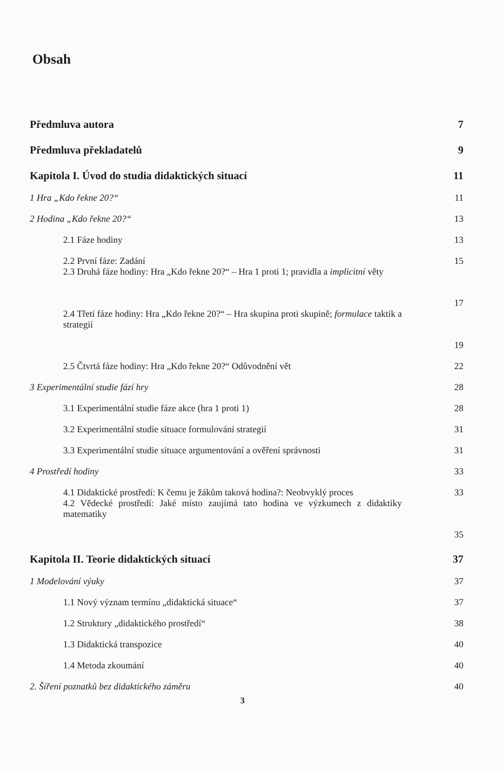Obsah
Předmluva autora 7
Předmluva překladatelů 9
Kapitola I. Úvod do studia didaktických situací 11
1 Hra „Kdo řekne 20?“11
2 Hodina „Kdo řekne 20?“13
2.1 Fáze hodiny 13
2.2 První fáze: Zadání 15
2.3 Druhá fáze hodiny: Hra „Kdo řekne 20?“ – Hra 1 proti 1; pravidla a implicitní věty 17
2.4 Třetí fáze hodiny: Hra „Kdo řekne 20?“ – Hra skupina proti skupině; formulace taktik a strategií 19
2.5 Čtvrtá fáze hodiny: Hra „Kdo řekne 20?“ Odůvodnění vět 22
3 Experimentální studie fází hry 28
3.1 Experimentální studie fáze akce (hra 1 proti 1) 28
3.2 Experimentální studie situace formulování strategií 31
3.3 Experimentální studie situace argumentování a ověření správnosti 31
4 Prostředí hodiny 33
4.1 Didaktické prostředí: K čemu je žákům taková hodina?: Neobvyklý proces 33
4.2 Vědecké prostředí: Jaké místo zaujímá tato hodina ve výzkumech z didaktiky matematiky 35
Kapitola II. Teorie didaktických situací 37
1 Modelování výuky 37
1.1 Nový význam termínu „didaktická situace“37
1.2 Struktury „didaktického prostředí“38
1.3 Didaktická transpozice 40
1.4 Metoda zkoumání 40
2. Šíření poznatků bez didaktického záměru 40
3